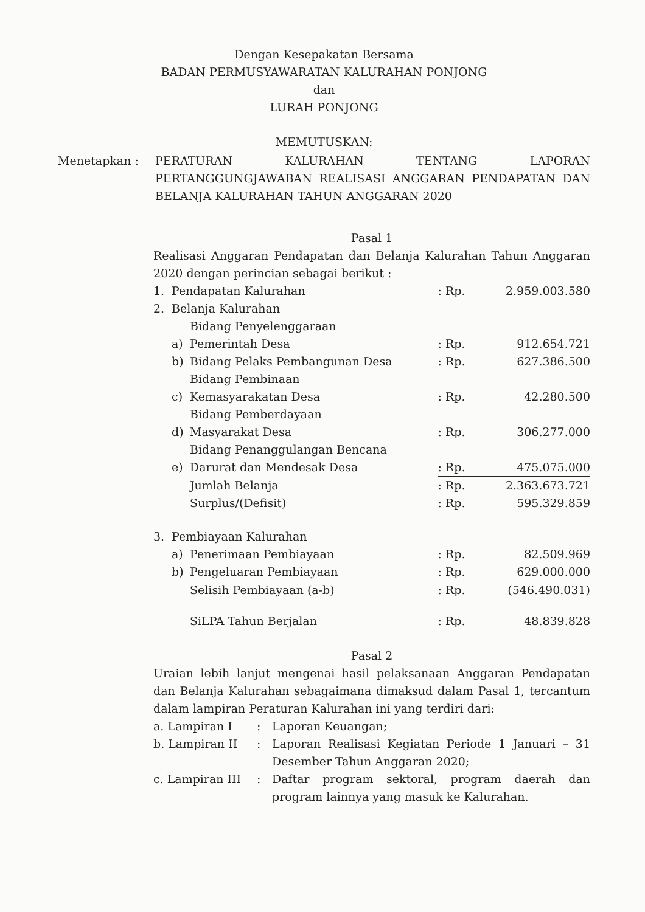Dengan Kesepakatan Bersama
BADAN PERMUSYAWARATAN KALURAHAN PONJONG
dan
LURAH PONJONG
MEMUTUSKAN:
Menetapkan : PERATURAN KALURAHAN TENTANG LAPORAN PERTANGGUNGJAWABAN REALISASI ANGGARAN PENDAPATAN DAN BELANJA KALURAHAN TAHUN ANGGARAN 2020
Pasal 1
Realisasi Anggaran Pendapatan dan Belanja Kalurahan Tahun Anggaran 2020 dengan perincian sebagai berikut :
| 1. | Pendapatan Kalurahan | | : Rp. | 2.959.003.580 |
| 2. | Belanja Kalurahan | | | |
| | a) | Bidang Penyelenggaraan Pemerintah Desa | : Rp. | 912.654.721 |
| | b) | Bidang Pelaks Pembangunan Desa | : Rp. | 627.386.500 |
| | c) | Bidang Pembinaan Kemasyarakatan Desa | : Rp. | 42.280.500 |
| | d) | Bidang Pemberdayaan Masyarakat Desa | : Rp. | 306.277.000 |
| | e) | Bidang Penanggulangan Bencana Darurat dan Mendesak Desa | : Rp. | 475.075.000 |
| | | Jumlah Belanja | : Rp. | 2.363.673.721 |
| | | Surplus/(Defisit) | : Rp. | 595.329.859 |
| 3. | Pembiayaan Kalurahan | | | |
| | a) | Penerimaan Pembiayaan | : Rp. | 82.509.969 |
| | b) | Pengeluaran Pembiayaan | : Rp. | 629.000.000 |
| | | Selisih Pembiayaan (a-b) | : Rp. | (546.490.031) |
| | | SiLPA Tahun Berjalan | : Rp. | 48.839.828 |
Pasal 2
Uraian lebih lanjut mengenai hasil pelaksanaan Anggaran Pendapatan dan Belanja Kalurahan sebagaimana dimaksud dalam Pasal 1, tercantum dalam lampiran Peraturan Kalurahan ini yang terdiri dari:
| a. Lampiran I | : | Laporan Keuangan; |
| b. Lampiran II | : | Laporan Realisasi Kegiatan Periode 1 Januari – 31 Desember Tahun Anggaran 2020; |
| c. Lampiran III | : | Daftar program sektoral, program daerah dan program lainnya yang masuk ke Kalurahan. |